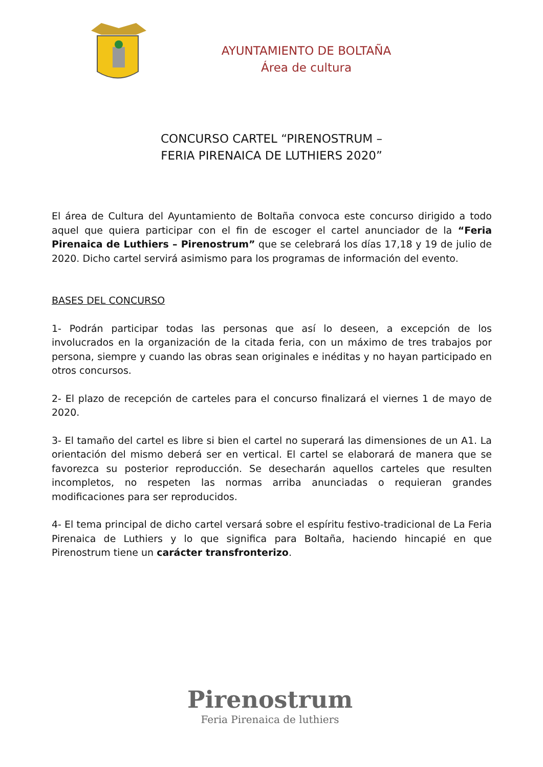AYUNTAMIENTO DE BOLTAÑA
Área de cultura
CONCURSO CARTEL “PIRENOSTRUM –
FERIA PIRENAICA DE LUTHIERS 2020”
El área de Cultura del Ayuntamiento de Boltaña convoca este concurso dirigido a todo aquel que quiera participar con el fin de escoger el cartel anunciador de la “Feria Pirenaica de Luthiers – Pirenostrum” que se celebrará los días 17,18 y 19 de julio de 2020. Dicho cartel servirá asimismo para los programas de información del evento.
BASES DEL CONCURSO
1- Podrán participar todas las personas que así lo deseen, a excepción de los involucrados en la organización de la citada feria, con un máximo de tres trabajos por persona, siempre y cuando las obras sean originales e inéditas y no hayan participado en otros concursos.
2- El plazo de recepción de carteles para el concurso finalizará el viernes 1 de mayo de 2020.
3- El tamaño del cartel es libre si bien el cartel no superará las dimensiones de un A1. La orientación del mismo deberá ser en vertical. El cartel se elaborará de manera que se favorezca su posterior reproducción. Se desecharán aquellos carteles que resulten incompletos, no respeten las normas arriba anunciadas o requieran grandes modificaciones para ser reproducidos.
4- El tema principal de dicho cartel versará sobre el espíritu festivo-tradicional de La Feria Pirenaica de Luthiers y lo que significa para Boltaña, haciendo hincapié en que Pirenostrum tiene un carácter transfronterizo.
Pirenostrum
Feria Pirenaica de luthiers